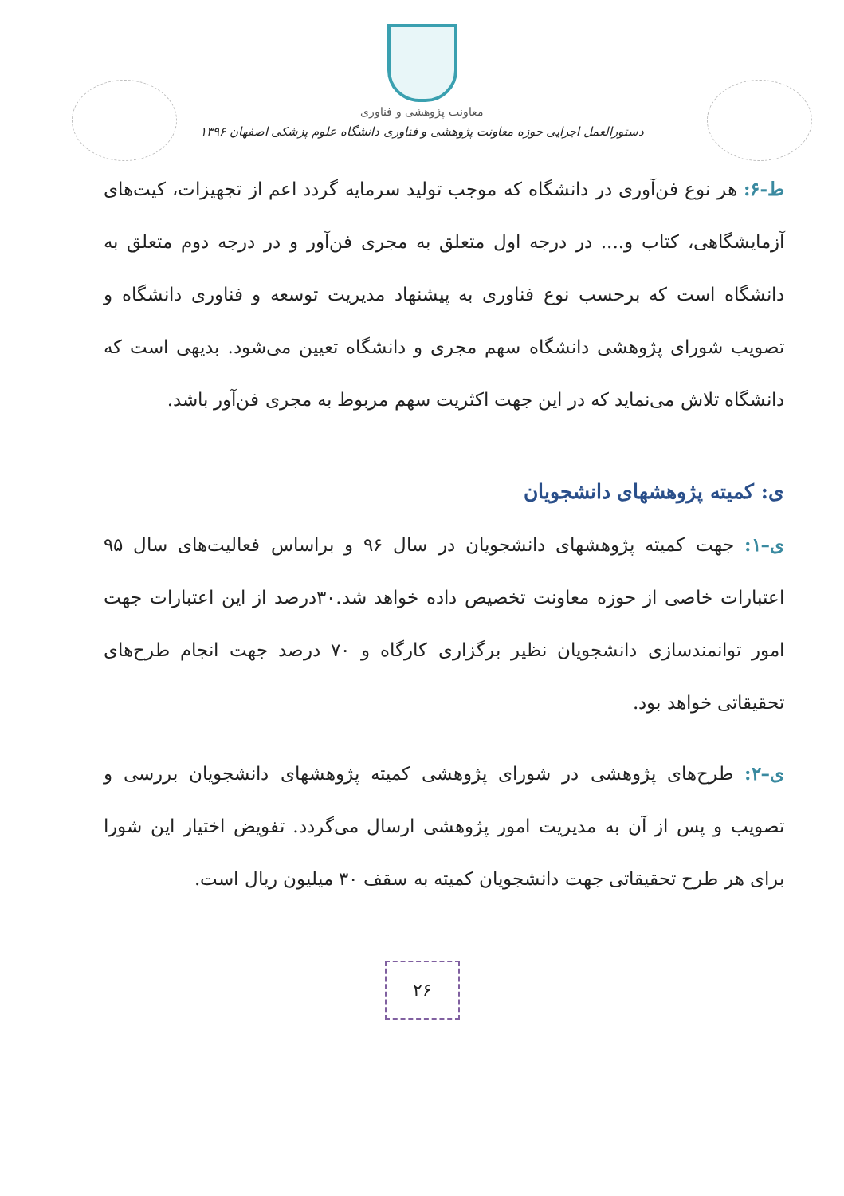معاونت پژوهشی و فناوری
دستورالعمل اجرایی حوزه معاونت پژوهشی و فناوری دانشگاه علوم پزشکی اصفهان ۱۳۹۶
ط-۶: هر نوع فن‌آوری در دانشگاه که موجب تولید سرمایه گردد اعم از تجهیزات، کیت‌های آزمایشگاهی، کتاب و.... در درجه اول متعلق به مجری فن‌آور و در درجه دوم متعلق به دانشگاه است که برحسب نوع فناوری به پیشنهاد مدیریت توسعه و فناوری دانشگاه و تصویب شورای پژوهشی دانشگاه سهم مجری و دانشگاه تعیین می‌شود. بدیهی است که دانشگاه تلاش می‌نماید که در این جهت اکثریت سهم مربوط به مجری فن‌آور باشد.
ی: کمیته پژوهشهای دانشجویان
ی–۱: جهت کمیته پژوهشهای دانشجویان در سال ۹۶ و براساس فعالیت‌های سال ۹۵ اعتبارات خاصی از حوزه معاونت تخصیص داده خواهد شد.۳۰درصد از این اعتبارات جهت امور توانمندسازی دانشجویان نظیر برگزاری کارگاه و ۷۰ درصد جهت انجام طرح‌های تحقیقاتی خواهد بود.
ی–۲: طرح‌های پژوهشی در شورای پژوهشی کمیته پژوهشهای دانشجویان بررسی و تصویب و پس از آن به مدیریت امور پژوهشی ارسال می‌گردد. تفویض اختیار این شورا برای هر طرح تحقیقاتی جهت دانشجویان کمیته به سقف ۳۰ میلیون ریال است.
۲۶